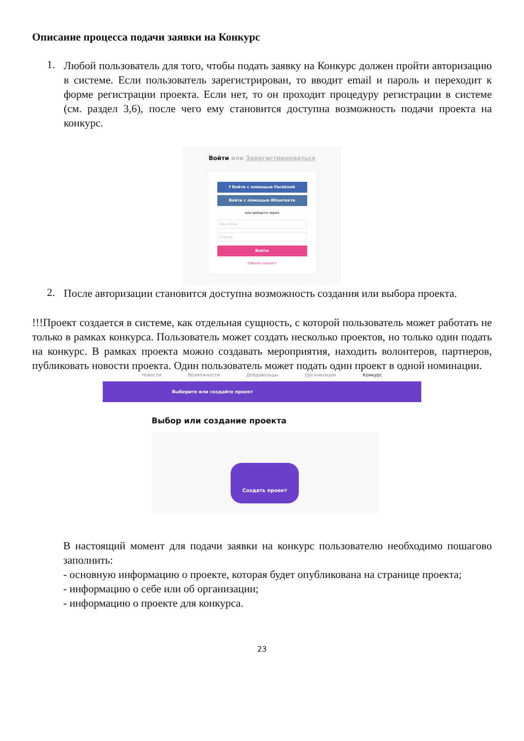Описание процесса подачи заявки на Конкурс
1.
Любой пользователь для того, чтобы подать заявку на Конкурс должен пройти авторизацию в системе. Если пользователь зарегистрирован, то вводит email и пароль и переходит к форме регистрации проекта. Если нет, то он проходит процедуру регистрации в системе (см. раздел 3,6), после чего ему становится доступна возможность подачи проекта на конкурс.
Войти или Зарегистрироваться
f Войти с помощью Facebook
Войти с помощью ВКонтакте
или войдите через
Ваш email
Пароль
Войти
Забыли пароль?
2.
После авторизации становится доступна возможность создания или выбора проекта.
!!!Проект создается в системе, как отдельная сущность, с которой пользователь может работать не только в рамках конкурса. Пользователь может создать несколько проектов, но только один подать на конкурс. В рамках проекта можно создавать мероприятия, находить волонтеров, партнеров, публиковать новости проекта. Один пользователь может подать один проект в одной номинации.
Новости Возможности Добровольцы Организации Конкурс
Выберите или создайте проект
Выбор или создание проекта
Создать проект
В настоящий момент для подачи заявки на конкурс пользователю необходимо пошагово заполнить:
- основную информацию о проекте, которая будет опубликована на странице проекта;
- информацию о себе или об организации;
- информацию о проекте для конкурса.
23